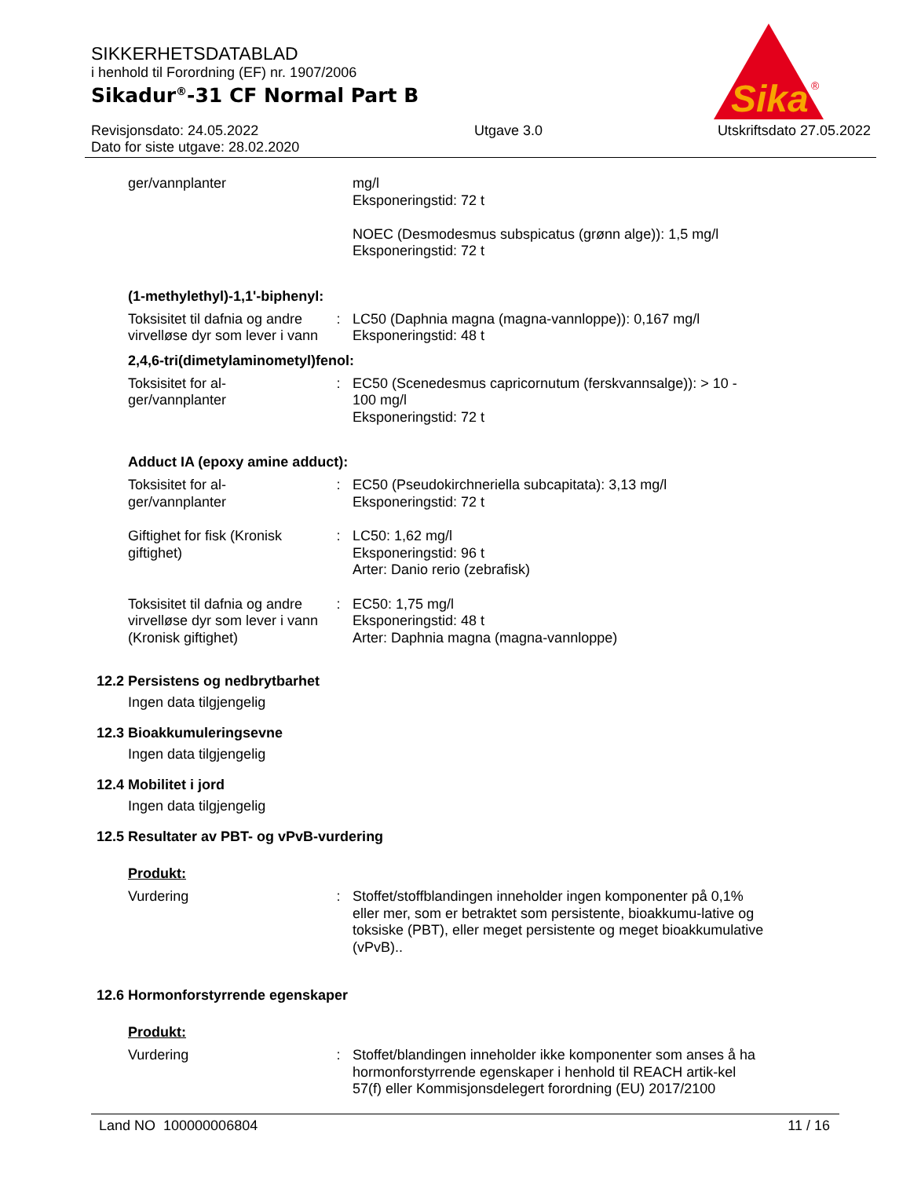Sika
®
SIKKERHETSDATABLAD
i henhold til Forordning (EF) nr. 1907/2006
Sikadur<sup>®</sup>-31 CF Normal Part B
Revisjonsdato: 24.05.2022
Dato for siste utgave: 28.02.2020
Utgave 3.0 Utskriftsdato 27.05.2022
ger/vannplanter mg/l
Eksponeringstid: 72 t
NOEC (Desmodesmus subspicatus (grønn alge)): 1,5 mg/l
Eksponeringstid: 72 t
(1-methylethyl)-1,1'-biphenyl:
Toksisitet til dafnia og andre virvelløse dyr som lever i vann
: LC50 (Daphnia magna (magna-vannloppe)): 0,167 mg/l
Eksponeringstid: 48 t
2,4,6-tri(dimetylaminometyl)fenol:
Toksisitet for al-
ger/vannplanter
: EC50 (Scenedesmus capricornutum (ferskvannsalge)): > 10 - 100 mg/l
Eksponeringstid: 72 t
Adduct IA (epoxy amine adduct):
Toksisitet for al-
ger/vannplanter
: EC50 (Pseudokirchneriella subcapitata): 3,13 mg/l
Eksponeringstid: 72 t
Giftighet for fisk (Kronisk giftighet)
: LC50: 1,62 mg/l
Eksponeringstid: 96 t
Arter: Danio rerio (zebrafisk)
Toksisitet til dafnia og andre virvelløse dyr som lever i vann (Kronisk giftighet)
: EC50: 1,75 mg/l
Eksponeringstid: 48 t
Arter: Daphnia magna (magna-vannloppe)
12.2 Persistens og nedbrytbarhet
Ingen data tilgjengelig
12.3 Bioakkumuleringsevne
Ingen data tilgjengelig
12.4 Mobilitet i jord
Ingen data tilgjengelig
12.5 Resultater av PBT- og vPvB-vurdering
Produkt:
Vurdering : Stoffet/stoffblandingen inneholder ingen komponenter på 0,1% eller mer, som er betraktet som persistente, bioakkumu-lative og toksiske (PBT), eller meget persistente og meget bioakkumulative (vPvB)..
12.6 Hormonforstyrrende egenskaper
Produkt:
Vurdering : Stoffet/blandingen inneholder ikke komponenter som anses å ha hormonforstyrrende egenskaper i henhold til REACH artik-kel 57(f) eller Kommisjonsdelegert forordning (EU) 2017/2100
Land NO 100000006804 11 / 16